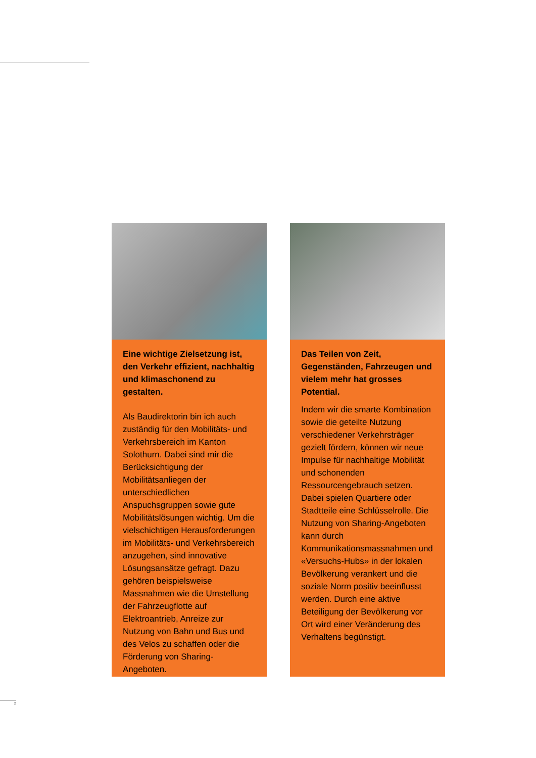“
Eine wichtige Zielsetzung ist, den Verkehr effizient, nachhaltig und klimaschonend zu gestalten.
Als Baudirektorin bin ich auch zuständig für den Mobilitäts- und Verkehrsbereich im Kanton Solothurn. Dabei sind mir die Berücksichtigung der Mobilitätsanliegen der unterschiedlichen Anspuchsgruppen sowie gute Mobilitätslösungen wichtig. Um die vielschichtigen Herausforderungen im Mobilitäts- und Verkehrsbereich anzugehen, sind innovative Lösungsansätze gefragt. Dazu gehören beispielsweise Massnahmen wie die Umstellung der Fahrzeugflotte auf Elektroantrieb, Anreize zur Nutzung von Bahn und Bus und des Velos zu schaffen oder die Förderung von Sharing-Angeboten.
“
Das Teilen von Zeit, Gegenständen, Fahrzeugen und vielem mehr hat grosses Potential.
Indem wir die smarte Kombination sowie die geteilte Nutzung verschiedener Verkehrsträger gezielt fördern, können wir neue Impulse für nachhaltige Mobilität und schonenden Ressourcengebrauch setzen. Dabei spielen Quartiere oder Stadtteile eine Schlüsselrolle. Die Nutzung von Sharing-Angeboten kann durch Kommunikationsmassnahmen und «Versuchs-Hubs» in der lokalen Bevölkerung verankert und die soziale Norm positiv beeinflusst werden. Durch eine aktive Beteiligung der Bevölkerung vor Ort wird einer Veränderung des Verhaltens begünstigt.
2